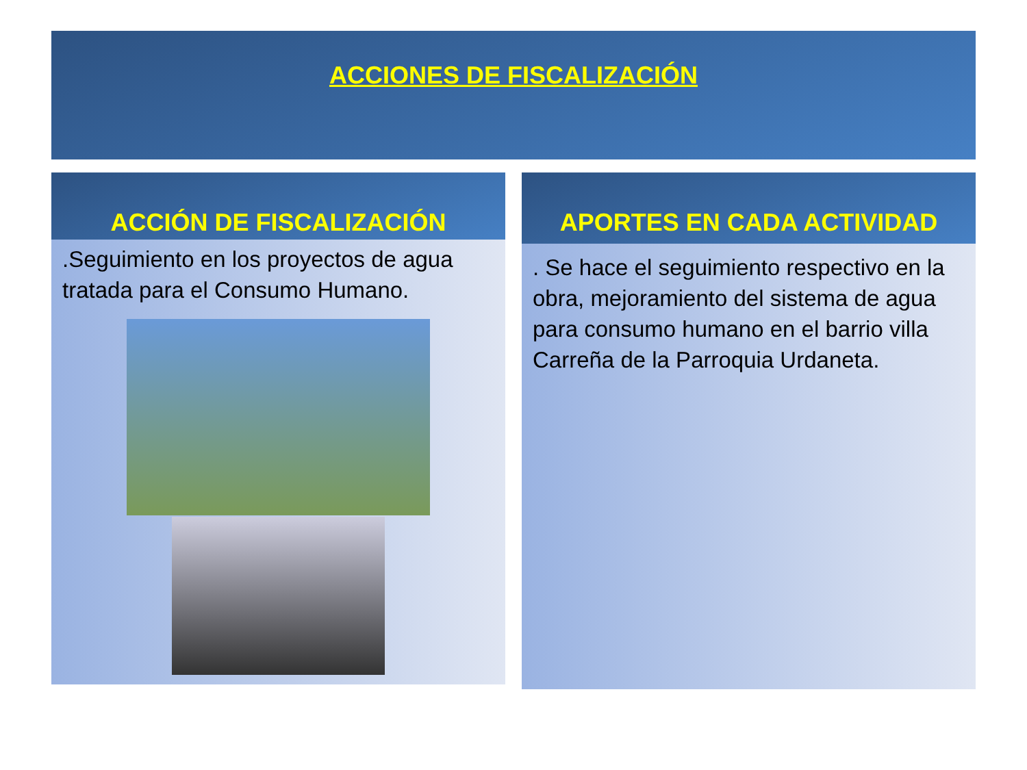ACCIONES DE FISCALIZACIÓN
ACCIÓN DE FISCALIZACIÓN
.Seguimiento en los proyectos de agua tratada para el Consumo Humano.
APORTES EN CADA ACTIVIDAD
. Se hace el seguimiento respectivo en la obra, mejoramiento del sistema de agua para consumo humano en el barrio villa Carreña de la Parroquia Urdaneta.